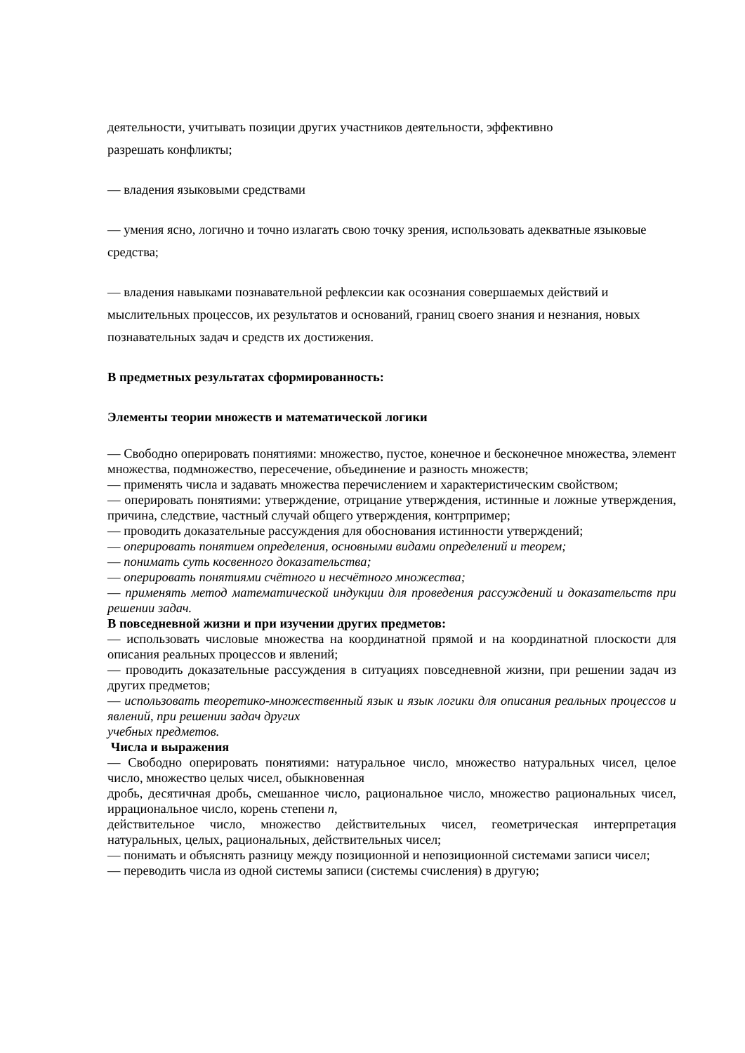деятельности, учитывать позиции других участников деятельности, эффективно
разрешать конфликты;
— владения языковыми средствами
— умения ясно, логично и точно излагать свою точку зрения, использовать адекватные языковые средства;
— владения навыками познавательной рефлексии как осознания совершаемых действий и мыслительных процессов, их результатов и оснований, границ своего знания и незнания, новых познавательных задач и средств их достижения.
В предметных результатах сформированность:
Элементы теории множеств и математической логики
— Свободно оперировать понятиями: множество, пустое, конечное и бесконечное множества, элемент множества, подмножество, пересечение, объединение и разность множеств;
— применять числа и задавать множества перечислением и характеристическим свойством;
— оперировать понятиями: утверждение, отрицание утверждения, истинные и ложные утверждения, причина, следствие, частный случай общего утверждения, контрпример;
— проводить доказательные рассуждения для обоснования истинности утверждений;
— оперировать понятием определения, основными видами определений и теорем;
— понимать суть косвенного доказательства;
— оперировать понятиями счётного и несчётного множества;
— применять метод математической индукции для проведения рассуждений и доказательств при решении задач.
В повседневной жизни и при изучении других предметов:
— использовать числовые множества на координатной прямой и на координатной плоскости для описания реальных процессов и явлений;
— проводить доказательные рассуждения в ситуациях повседневной жизни, при решении задач из других предметов;
— использовать теоретико-множественный язык и язык логики для описания реальных процессов и явлений, при решении задач других
учебных предметов.
Числа и выражения
— Свободно оперировать понятиями: натуральное число, множество натуральных чисел, целое число, множество целых чисел, обыкновенная
дробь, десятичная дробь, смешанное число, рациональное число, множество рациональных чисел, иррациональное число, корень степени n,
действительное число, множество действительных чисел, геометрическая интерпретация натуральных, целых, рациональных, действительных чисел;
— понимать и объяснять разницу между позиционной и непозиционной системами записи чисел;
— переводить числа из одной системы записи (системы счисления) в другую;